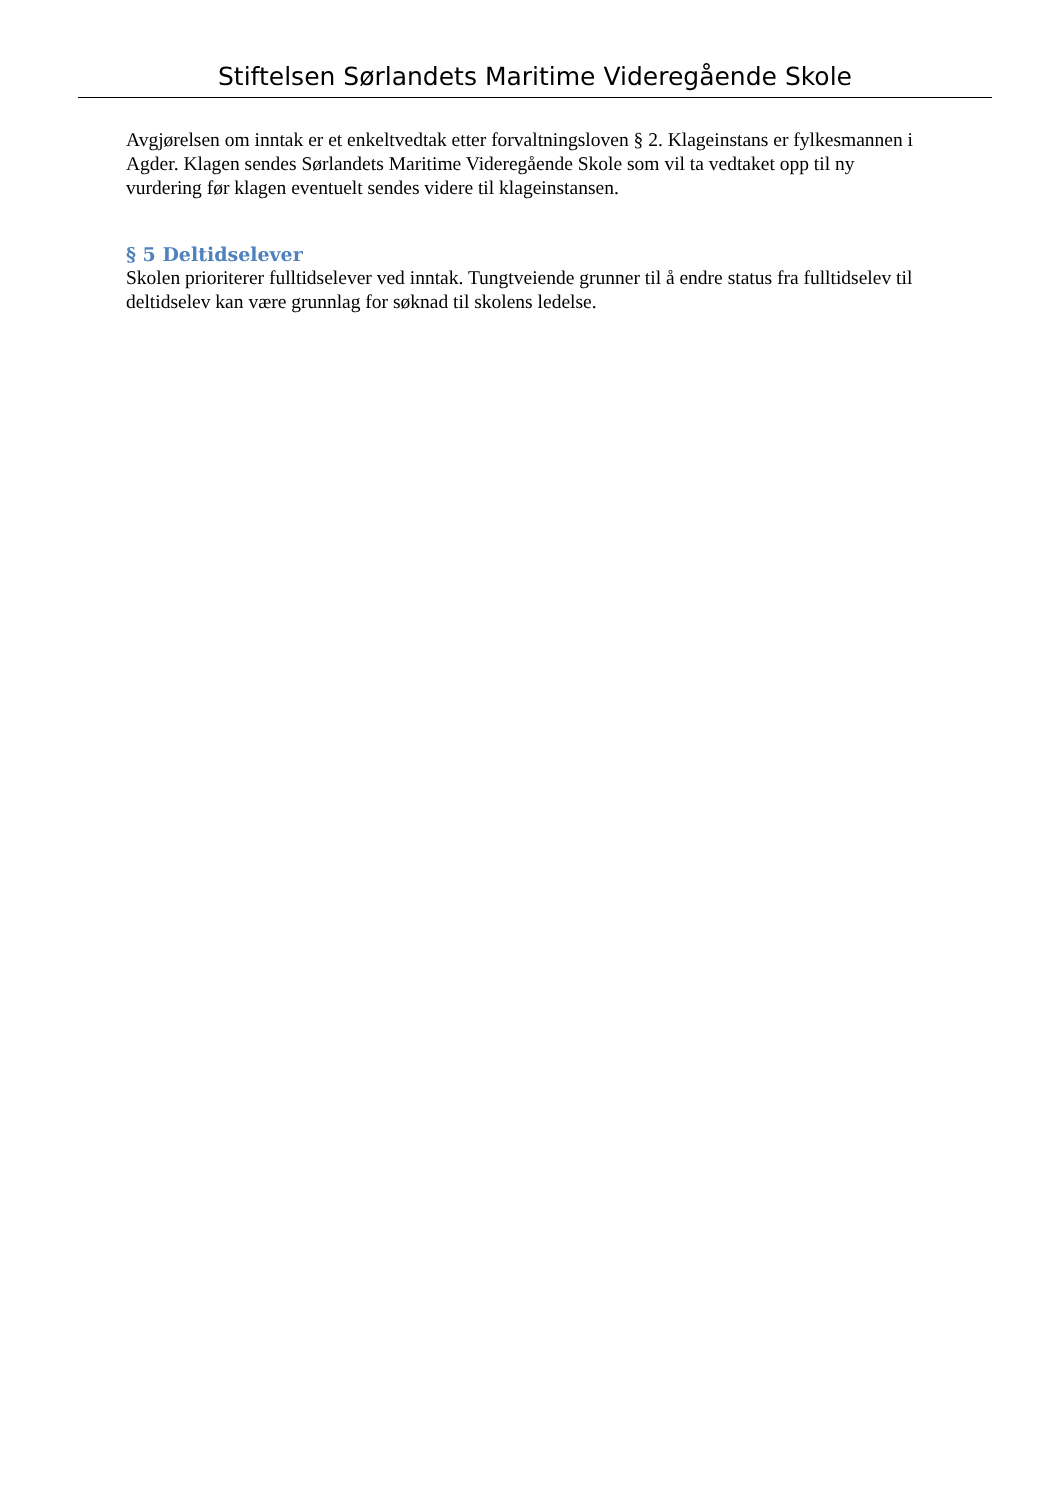Stiftelsen Sørlandets Maritime Videregående Skole
Avgjørelsen om inntak er et enkeltvedtak etter forvaltningsloven § 2. Klageinstans er fylkesmannen i Agder. Klagen sendes Sørlandets Maritime Videregående Skole som vil ta vedtaket opp til ny vurdering før klagen eventuelt sendes videre til klageinstansen.
§ 5 Deltidselever
Skolen prioriterer fulltidselever ved inntak. Tungtveiende grunner til å endre status fra fulltidselev til deltidselev kan være grunnlag for søknad til skolens ledelse.